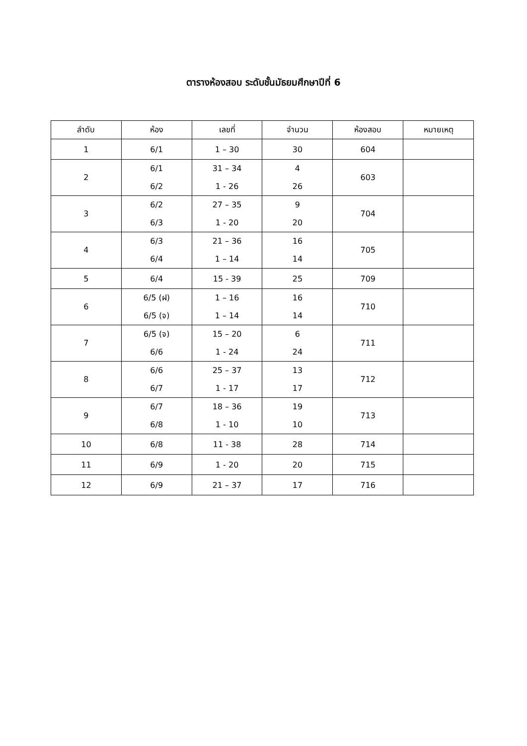ตารางห้องสอบ ระดับชั้นมัธยมศึกษาปีที่ 6
| ลำดับ | ห้อง | เลขที่ | จำนวน | ห้องสอบ | หมายเหตุ |
| --- | --- | --- | --- | --- | --- |
| 1 | 6/1 | 1 – 30 | 30 | 604 | |
| 2 | 6/1 6/2 | 31 – 34 1 - 26 | 4 26 | 603 | |
| 3 | 6/2 6/3 | 27 – 35 1 - 20 | 9 20 | 704 | |
| 4 | 6/3 6/4 | 21 – 36 1 – 14 | 16 14 | 705 | |
| 5 | 6/4 | 15 - 39 | 25 | 709 | |
| 6 | 6/5 (ฝ) 6/5 (จ) | 1 – 16 1 – 14 | 16 14 | 710 | |
| 7 | 6/5 (จ) 6/6 | 15 – 20 1 - 24 | 6 24 | 711 | |
| 8 | 6/6 6/7 | 25 – 37 1 - 17 | 13 17 | 712 | |
| 9 | 6/7 6/8 | 18 – 36 1 - 10 | 19 10 | 713 | |
| 10 | 6/8 | 11 - 38 | 28 | 714 | |
| 11 | 6/9 | 1 - 20 | 20 | 715 | |
| 12 | 6/9 | 21 – 37 | 17 | 716 | |